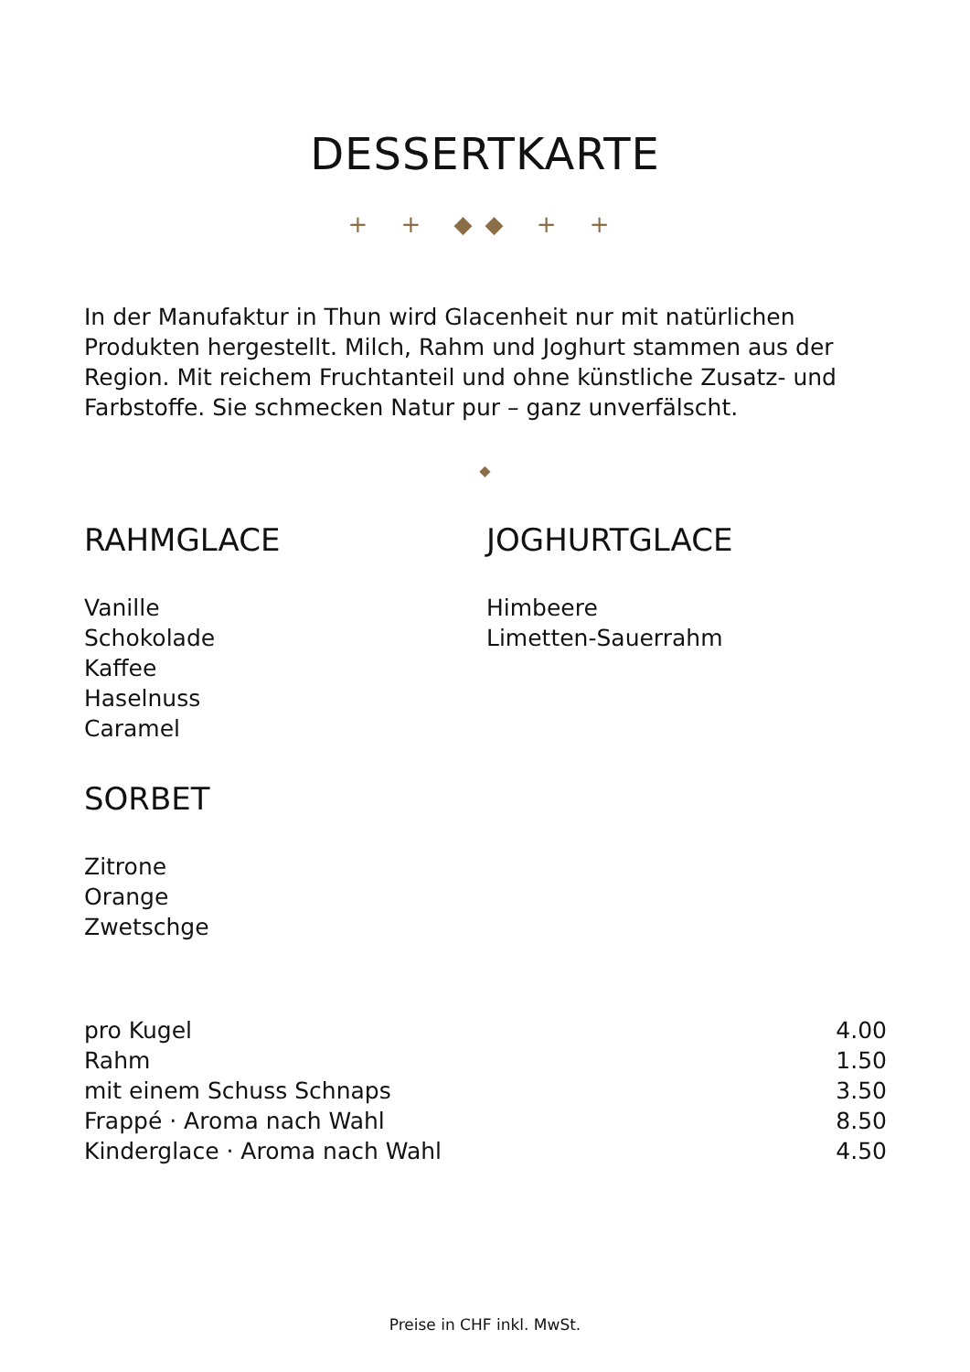DESSERTKARTE
+ + ◆◆ + +
In der Manufaktur in Thun wird Glacenheit nur mit natürlichen Produkten hergestellt. Milch, Rahm und Joghurt stammen aus der Region. Mit reichem Fruchtanteil und ohne künstliche Zusatz- und Farbstoffe. Sie schmecken Natur pur – ganz unverfälscht.
◆
RAHMGLACE
Vanille
Schokolade
Kaffee
Haselnuss
Caramel
SORBET
Zitrone
Orange
Zwetschge
JOGHURTGLACE
Himbeere
Limetten-Sauerrahm
| pro Kugel | 4.00 |
| Rahm | 1.50 |
| mit einem Schuss Schnaps | 3.50 |
| Frappé · Aroma nach Wahl | 8.50 |
| Kinderglace · Aroma nach Wahl | 4.50 |
Preise in CHF inkl. MwSt.